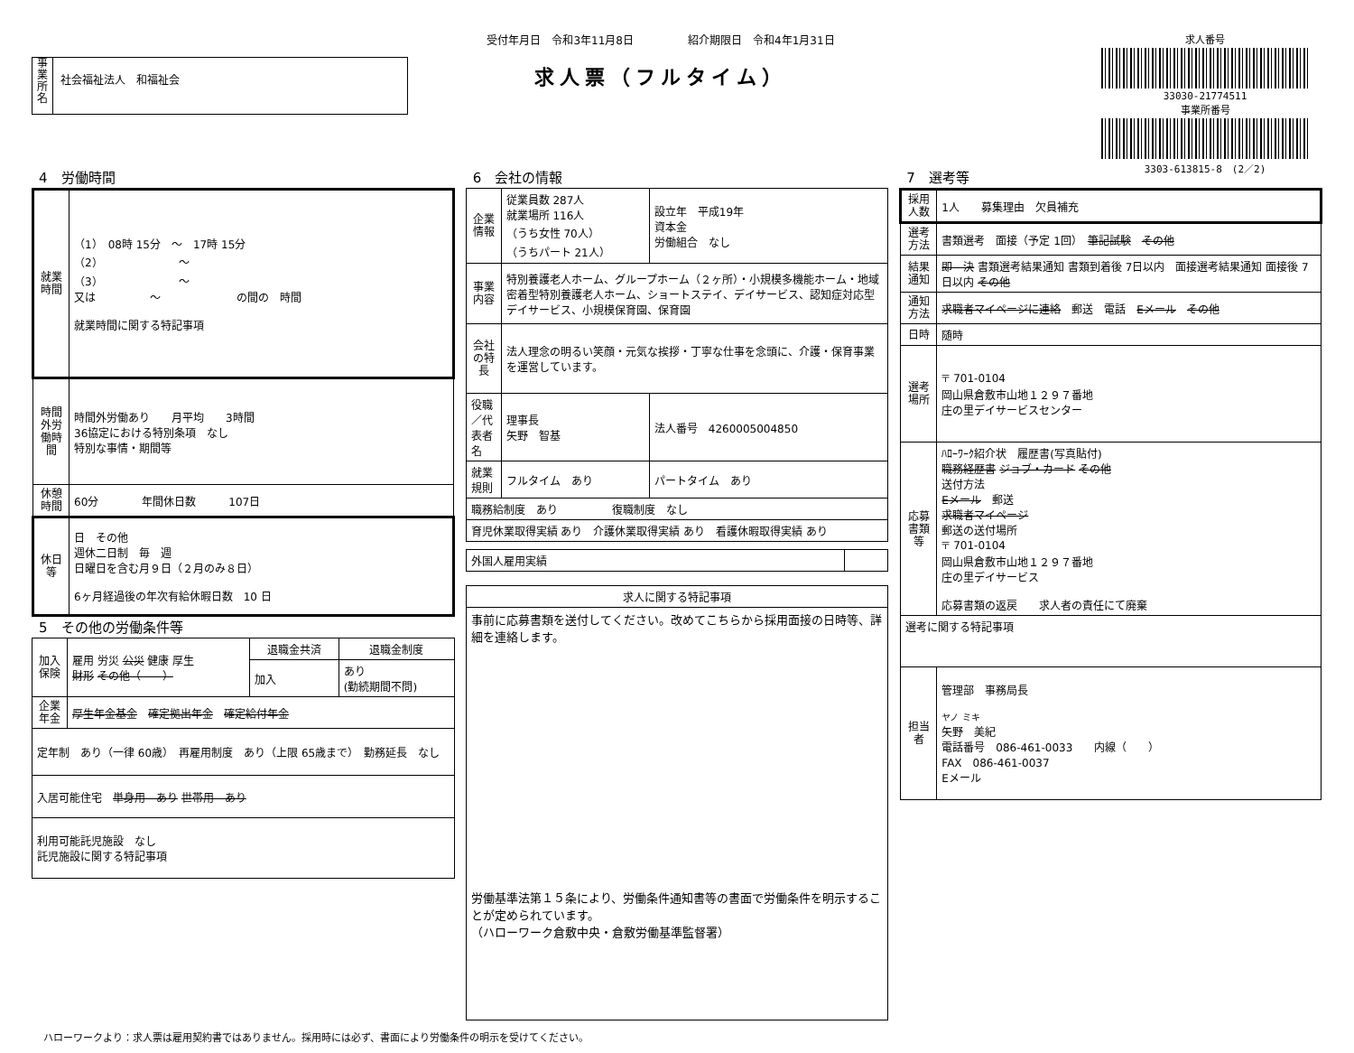事業所名
社会福祉法人　和福祉会
受付年月日　令和3年11月8日　　　　　紹介期限日　令和4年1月31日
求人票（フルタイム）
求人番号
33030-21774511
事業所番号
3303-613815-8　(2／2)
4　労働時間
| 就業時間 | （1） 08時 15分 ～ 17時 15分 （2） ～ （3） ～ 又は ～ の間の 時間 就業時間に関する特記事項 |
| 時間外労働時間 | 時間外労働あり 月平均 3時間 36協定における特別条項 なし 特別な事情・期間等 |
| 休憩時間 | 60分 年間休日数 107日 |
| 休日等 | 日 その他 週休二日制 毎 週 日曜日を含む月９日（２月のみ８日） 6ヶ月経過後の年次有給休暇日数 10 日 |
5　その他の労働条件等
| 加入保険 | 雇用 労災 公災 健康 厚生 財形 その他（ ） | 退職金共済 | 退職金制度 |
| | | 加入 | あり (勤続期間不問) |
| 企業年金 | 厚生年金基金 確定拠出年金 確定給付年金 | | |
| 定年制 あり（一律 60歳） 再雇用制度 あり（上限 65歳まで） 勤務延長 なし | | | |
| 入居可能住宅 単身用 あり 世帯用 あり | | | |
| 利用可能託児施設 なし 託児施設に関する特記事項 | | | |
6　会社の情報
| 企業情報 | 従業員数 287人 就業場所 116人 （うち女性 70人） （うちパート 21人） | 設立年 平成19年 資本金 労働組合 なし |
| 事業内容 | 特別養護老人ホーム、グループホーム（２ヶ所）・小規模多機能ホーム・地域密着型特別養護老人ホーム、ショートステイ、デイサービス、認知症対応型デイサービス、小規模保育園、保育園 | |
| 会社の特長 | 法人理念の明るい笑顔・元気な挨拶・丁寧な仕事を念頭に、介護・保育事業を運営しています。 | |
| 役職／代表者名 | 理事長 矢野 智基 | 法人番号 4260005004850 |
| 就業規則 | フルタイム あり | パートタイム あり |
| 職務給制度 あり 復職制度 なし | | |
| 育児休業取得実績 あり 介護休業取得実績 あり 看護休暇取得実績 あり | | |
| 外国人雇用実績 | |
| 求人に関する特記事項 |
| --- |
| 事前に応募書類を送付してください。改めてこちらから採用面接の日時等、詳細を連絡します。 労働基準法第１５条により、労働条件通知書等の書面で労働条件を明示することが定められています。 （ハローワーク倉敷中央・倉敷労働基準監督署） |
7　選考等
| 採用人数 | 1人 募集理由 欠員補充 |
| 選考方法 | 書類選考 面接（予定 1回） 筆記試験 その他 |
| 結果通知 | 即 決 書類選考結果通知 書類到着後 7日以内 面接選考結果通知 面接後 7日以内 その他 |
| 通知方法 | 求職者マイページに連絡 郵送 電話 Eメール その他 |
| 日時 | 随時 |
| 選考場所 | 〒 701-0104 岡山県倉敷市山地１２９７番地 庄の里デイサービスセンター |
| 応募書類等 | ﾊﾛｰﾜｰｸ紹介状 履歴書(写真貼付) 職務経歴書 ジョブ・カード その他 送付方法 Eメール 郵送 求職者マイページ 郵送の送付場所 〒 701-0104 岡山県倉敷市山地１２９７番地 庄の里デイサービス 応募書類の返戻 求人者の責任にて廃棄 |
| 選考に関する特記事項 | |
| 担当者 | 管理部 事務局長 ヤノ ミキ 矢野 美紀 電話番号 086-461-0033 内線（ ） FAX 086-461-0037 Eメール |
ハローワークより：求人票は雇用契約書ではありません。採用時には必ず、書面により労働条件の明示を受けてください。